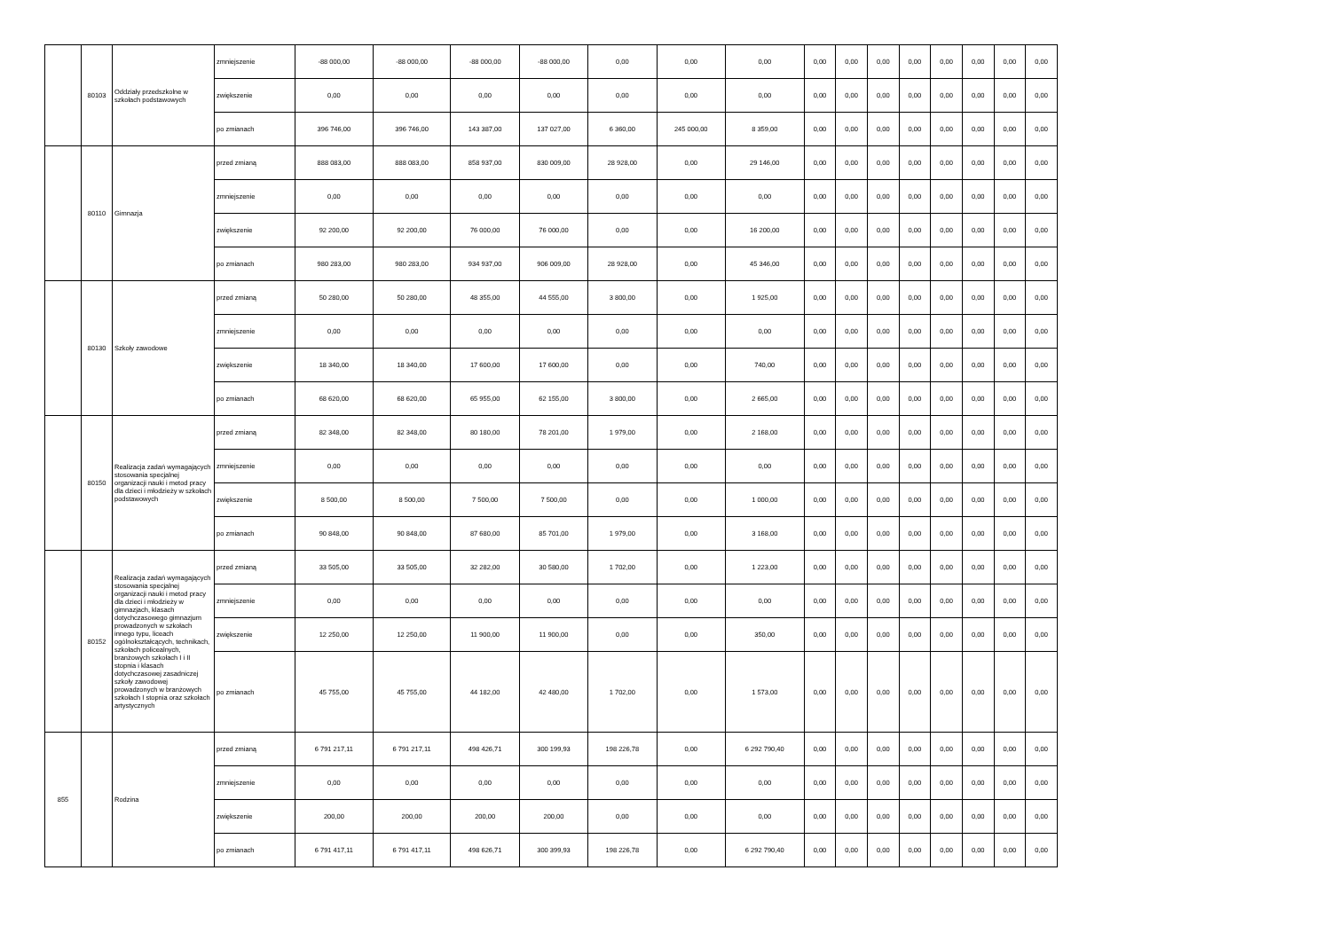| | 80103 | Oddziały przedszkolne w szkołach podstawowych | zmniejszenie | -88 000,00 | -88 000,00 | -88 000,00 | -88 000,00 | 0,00 | 0,00 | 0,00 | 0,00 | 0,00 | 0,00 | 0,00 | 0,00 | 0,00 | 0,00 | 0,00 |
| | | | zwiększenie | 0,00 | 0,00 | 0,00 | 0,00 | 0,00 | 0,00 | 0,00 | 0,00 | 0,00 | 0,00 | 0,00 | 0,00 | 0,00 | 0,00 | 0,00 |
| | | | po zmianach | 396 746,00 | 396 746,00 | 143 387,00 | 137 027,00 | 6 360,00 | 245 000,00 | 8 359,00 | 0,00 | 0,00 | 0,00 | 0,00 | 0,00 | 0,00 | 0,00 | 0,00 |
| | 80110 | Gimnazja | przed zmianą | 888 083,00 | 888 083,00 | 858 937,00 | 830 009,00 | 28 928,00 | 0,00 | 29 146,00 | 0,00 | 0,00 | 0,00 | 0,00 | 0,00 | 0,00 | 0,00 | 0,00 |
| | | | zmniejszenie | 0,00 | 0,00 | 0,00 | 0,00 | 0,00 | 0,00 | 0,00 | 0,00 | 0,00 | 0,00 | 0,00 | 0,00 | 0,00 | 0,00 | 0,00 |
| | | | zwiększenie | 92 200,00 | 92 200,00 | 76 000,00 | 76 000,00 | 0,00 | 0,00 | 16 200,00 | 0,00 | 0,00 | 0,00 | 0,00 | 0,00 | 0,00 | 0,00 | 0,00 |
| | | | po zmianach | 980 283,00 | 980 283,00 | 934 937,00 | 906 009,00 | 28 928,00 | 0,00 | 45 346,00 | 0,00 | 0,00 | 0,00 | 0,00 | 0,00 | 0,00 | 0,00 | 0,00 |
| | 80130 | Szkoły zawodowe | przed zmianą | 50 280,00 | 50 280,00 | 48 355,00 | 44 555,00 | 3 800,00 | 0,00 | 1 925,00 | 0,00 | 0,00 | 0,00 | 0,00 | 0,00 | 0,00 | 0,00 | 0,00 |
| | | | zmniejszenie | 0,00 | 0,00 | 0,00 | 0,00 | 0,00 | 0,00 | 0,00 | 0,00 | 0,00 | 0,00 | 0,00 | 0,00 | 0,00 | 0,00 | 0,00 |
| | | | zwiększenie | 18 340,00 | 18 340,00 | 17 600,00 | 17 600,00 | 0,00 | 0,00 | 740,00 | 0,00 | 0,00 | 0,00 | 0,00 | 0,00 | 0,00 | 0,00 | 0,00 |
| | | | po zmianach | 68 620,00 | 68 620,00 | 65 955,00 | 62 155,00 | 3 800,00 | 0,00 | 2 665,00 | 0,00 | 0,00 | 0,00 | 0,00 | 0,00 | 0,00 | 0,00 | 0,00 |
| | 80150 | Realizacja zadań wymagających stosowania specjalnej organizacji nauki i metod pracy dla dzieci i młodzieży w szkołach podstawowych | przed zmianą | 82 348,00 | 82 348,00 | 80 180,00 | 78 201,00 | 1 979,00 | 0,00 | 2 168,00 | 0,00 | 0,00 | 0,00 | 0,00 | 0,00 | 0,00 | 0,00 | 0,00 |
| | | | zmniejszenie | 0,00 | 0,00 | 0,00 | 0,00 | 0,00 | 0,00 | 0,00 | 0,00 | 0,00 | 0,00 | 0,00 | 0,00 | 0,00 | 0,00 | 0,00 |
| | | | zwiększenie | 8 500,00 | 8 500,00 | 7 500,00 | 7 500,00 | 0,00 | 0,00 | 1 000,00 | 0,00 | 0,00 | 0,00 | 0,00 | 0,00 | 0,00 | 0,00 | 0,00 |
| | | | po zmianach | 90 848,00 | 90 848,00 | 87 680,00 | 85 701,00 | 1 979,00 | 0,00 | 3 168,00 | 0,00 | 0,00 | 0,00 | 0,00 | 0,00 | 0,00 | 0,00 | 0,00 |
| | 80152 | Realizacja zadań wymagających stosowania specjalnej organizacji nauki i metod pracy dla dzieci i młodzieży w gimnazjach, klasach dotychczasowego gimnazjum prowadzonych w szkołach innego typu, liceach ogólnokształcących, technikach, szkołach policealnych, branżowych szkołach I i II stopnia i klasach dotychczasowej zasadniczej szkoły zawodowej prowadzonych w branżowych szkołach I stopnia oraz szkołach artystycznych | przed zmianą | 33 505,00 | 33 505,00 | 32 282,00 | 30 580,00 | 1 702,00 | 0,00 | 1 223,00 | 0,00 | 0,00 | 0,00 | 0,00 | 0,00 | 0,00 | 0,00 | 0,00 |
| | | | zmniejszenie | 0,00 | 0,00 | 0,00 | 0,00 | 0,00 | 0,00 | 0,00 | 0,00 | 0,00 | 0,00 | 0,00 | 0,00 | 0,00 | 0,00 | 0,00 |
| | | | zwiększenie | 12 250,00 | 12 250,00 | 11 900,00 | 11 900,00 | 0,00 | 0,00 | 350,00 | 0,00 | 0,00 | 0,00 | 0,00 | 0,00 | 0,00 | 0,00 | 0,00 |
| | | | po zmianach | 45 755,00 | 45 755,00 | 44 182,00 | 42 480,00 | 1 702,00 | 0,00 | 1 573,00 | 0,00 | 0,00 | 0,00 | 0,00 | 0,00 | 0,00 | 0,00 | 0,00 |
| 855 | | Rodzina | przed zmianą | 6 791 217,11 | 6 791 217,11 | 498 426,71 | 300 199,93 | 198 226,78 | 0,00 | 6 292 790,40 | 0,00 | 0,00 | 0,00 | 0,00 | 0,00 | 0,00 | 0,00 | 0,00 |
| | | | zmniejszenie | 0,00 | 0,00 | 0,00 | 0,00 | 0,00 | 0,00 | 0,00 | 0,00 | 0,00 | 0,00 | 0,00 | 0,00 | 0,00 | 0,00 | 0,00 |
| | | | zwiększenie | 200,00 | 200,00 | 200,00 | 200,00 | 0,00 | 0,00 | 0,00 | 0,00 | 0,00 | 0,00 | 0,00 | 0,00 | 0,00 | 0,00 | 0,00 |
| | | | po zmianach | 6 791 417,11 | 6 791 417,11 | 498 626,71 | 300 399,93 | 198 226,78 | 0,00 | 6 292 790,40 | 0,00 | 0,00 | 0,00 | 0,00 | 0,00 | 0,00 | 0,00 | 0,00 |